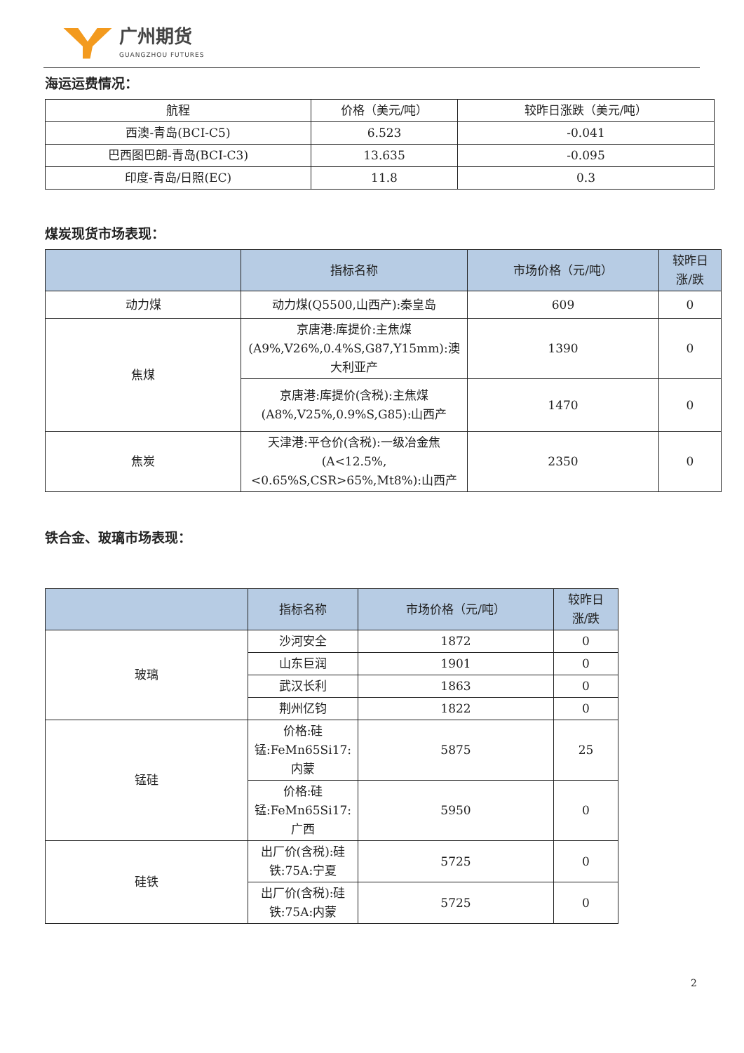广州期货
GUANGZHOU FUTURES
海运运费情况：
| 航程 | 价格（美元/吨） | 较昨日涨跌（美元/吨） |
| --- | --- | --- |
| 西澳-青岛(BCI-C5) | 6.523 | -0.041 |
| 巴西图巴朗-青岛(BCI-C3) | 13.635 | -0.095 |
| 印度-青岛/日照(EC) | 11.8 | 0.3 |
煤炭现货市场表现：
| | 指标名称 | 市场价格（元/吨） | 较昨日 涨/跌 |
| --- | --- | --- | --- |
| 动力煤 | 动力煤(Q5500,山西产):秦皇岛 | 609 | 0 |
| 焦煤 | 京唐港:库提价:主焦煤(A9%,V26%,0.4%S,G87,Y15mm):澳大利亚产 | 1390 | 0 |
| | 京唐港:库提价(含税):主焦煤(A8%,V25%,0.9%S,G85):山西产 | 1470 | 0 |
| 焦炭 | 天津港:平仓价(含税):一级冶金焦(A<12.5%,<0.65%S,CSR>65%,Mt8%):山西产 | 2350 | 0 |
铁合金、玻璃市场表现：
| | 指标名称 | 市场价格（元/吨） | 较昨日 涨/跌 |
| --- | --- | --- | --- |
| 玻璃 | 沙河安全 | 1872 | 0 |
| | 山东巨润 | 1901 | 0 |
| | 武汉长利 | 1863 | 0 |
| | 荆州亿钧 | 1822 | 0 |
| 锰硅 | 价格:硅锰:FeMn65Si17:内蒙 | 5875 | 25 |
| | 价格:硅锰:FeMn65Si17:广西 | 5950 | 0 |
| 硅铁 | 出厂价(含税):硅铁:75A:宁夏 | 5725 | 0 |
| | 出厂价(含税):硅铁:75A:内蒙 | 5725 | 0 |
2